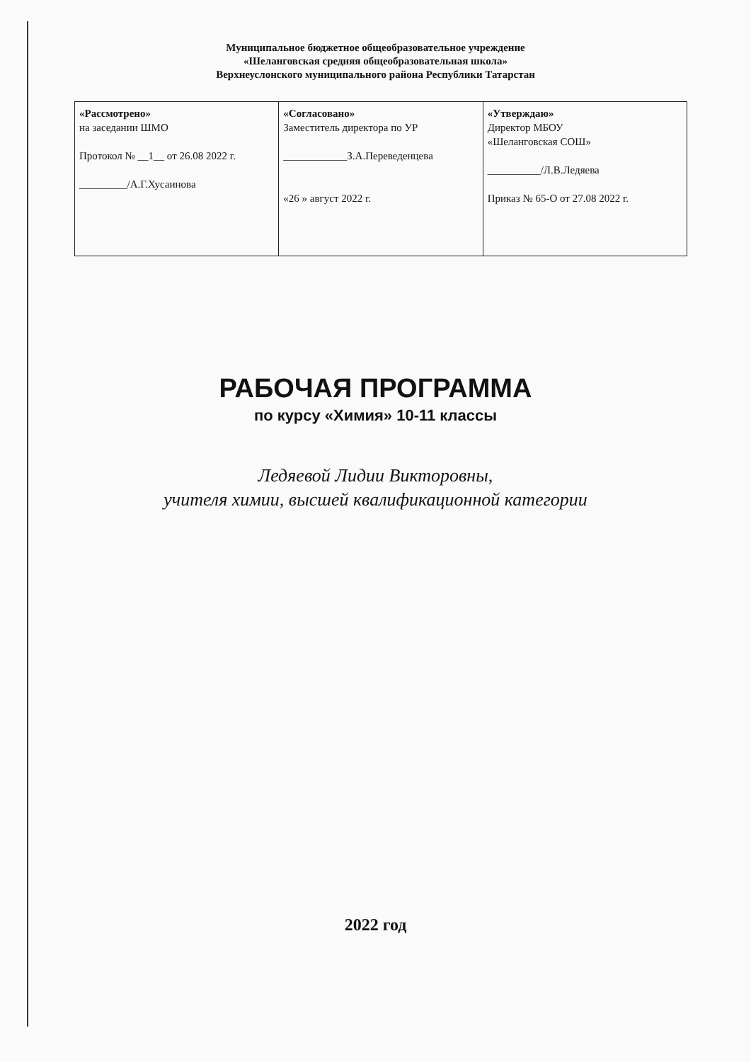Муниципальное бюджетное общеобразовательное учреждение
«Шеланговская средняя общеобразовательная школа»
Верхнеуслонского муниципального района Республики Татарстан
| «Рассмотрено» на заседании ШМО Протокол № __1__ от 26.08 2022 г. _________/А.Г.Хусаинова | «Согласовано» Заместитель директора по УР ____________З.А.Переведенцева «26 » август 2022 г. | «Утверждаю» Директор МБОУ «Шеланговская СОШ» __________/Л.В.Ледяева Приказ № 65-О от 27.08 2022 г. |
РАБОЧАЯ ПРОГРАММА
по курсу «Химия» 10-11 классы
Ледяевой Лидии Викторовны,
учителя химии, высшей квалификационной категории
2022 год